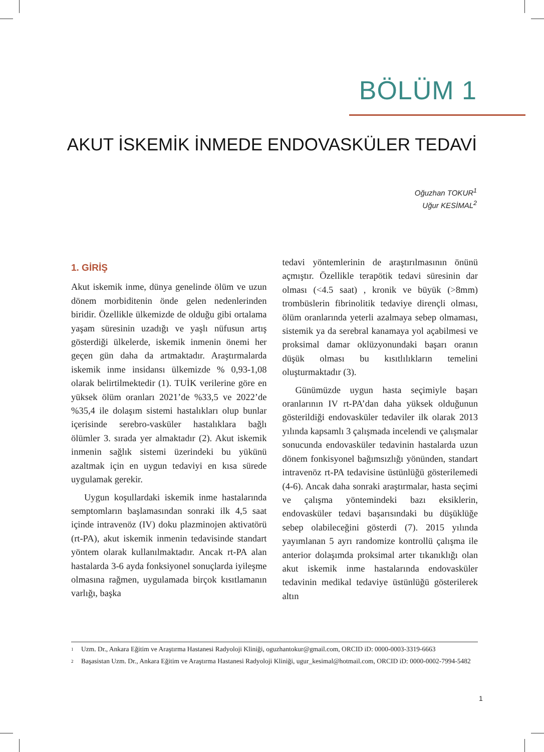BÖLÜM 1
AKUT İSKEMİK İNMEDE ENDOVASKÜLER TEDAVİ
Oğuzhan TOKUR<sup>1</sup>
Uğur KESİMAL<sup>2</sup>
1. GİRİŞ
Akut iskemik inme, dünya genelinde ölüm ve uzun dönem morbiditenin önde gelen nedenlerinden biridir. Özellikle ülkemizde de olduğu gibi ortalama yaşam süresinin uzadığı ve yaşlı nüfusun artış gösterdiği ülkelerde, iskemik inmenin önemi her geçen gün daha da artmaktadır. Araştırmalarda iskemik inme insidansı ülkemizde % 0,93-1,08 olarak belirtilmektedir (1). TUİK verilerine göre en yüksek ölüm oranları 2021’de %33,5 ve 2022’de %35,4 ile dolaşım sistemi hastalıkları olup bunlar içerisinde serebro-vasküler hastalıklara bağlı ölümler 3. sırada yer almaktadır (2). Akut iskemik inmenin sağlık sistemi üzerindeki bu yükünü azaltmak için en uygun tedaviyi en kısa sürede uygulamak gerekir.
Uygun koşullardaki iskemik inme hastalarında semptomların başlamasından sonraki ilk 4,5 saat içinde intravenöz (IV) doku plazminojen aktivatörü (rt-PA), akut iskemik inmenin tedavisinde standart yöntem olarak kullanılmaktadır. Ancak rt-PA alan hastalarda 3-6 ayda fonksiyonel sonuçlarda iyileşme olmasına rağmen, uygulamada birçok kısıtlamanın varlığı, başka
tedavi yöntemlerinin de araştırılmasının önünü açmıştır. Özellikle terapötik tedavi süresinin dar olması (<4.5 saat) , kronik ve büyük (>8mm) trombüslerin fibrinolitik tedaviye dirençli olması, ölüm oranlarında yeterli azalmaya sebep olmaması, sistemik ya da serebral kanamaya yol açabilmesi ve proksimal damar oklüzyonundaki başarı oranın düşük olması bu kısıtlılıkların temelini oluşturmaktadır (3).
Günümüzde uygun hasta seçimiyle başarı oranlarının IV rt-PA’dan daha yüksek olduğunun gösterildiği endovasküler tedaviler ilk olarak 2013 yılında kapsamlı 3 çalışmada incelendi ve çalışmalar sonucunda endovasküler tedavinin hastalarda uzun dönem fonkisyonel bağımsızlığı yönünden, standart intravenöz rt-PA tedavisine üstünlüğü gösterilemedi (4-6). Ancak daha sonraki araştırmalar, hasta seçimi ve çalışma yöntemindeki bazı eksiklerin, endovasküler tedavi başarısındaki bu düşüklüğe sebep olabileceğini gösterdi (7). 2015 yılında yayımlanan 5 ayrı randomize kontrollü çalışma ile anterior dolaşımda proksimal arter tıkanıklığı olan akut iskemik inme hastalarında endovasküler tedavinin medikal tedaviye üstünlüğü gösterilerek altın
1 Uzm. Dr., Ankara Eğitim ve Araştırma Hastanesi Radyoloji Kliniği, oguzhantokur@gmail.com, ORCID iD: 0000-0003-3319-6663
2 Başasistan Uzm. Dr., Ankara Eğitim ve Araştırma Hastanesi Radyoloji Kliniği, ugur_kesimal@hotmail.com, ORCID iD: 0000-0002-7994-5482
1